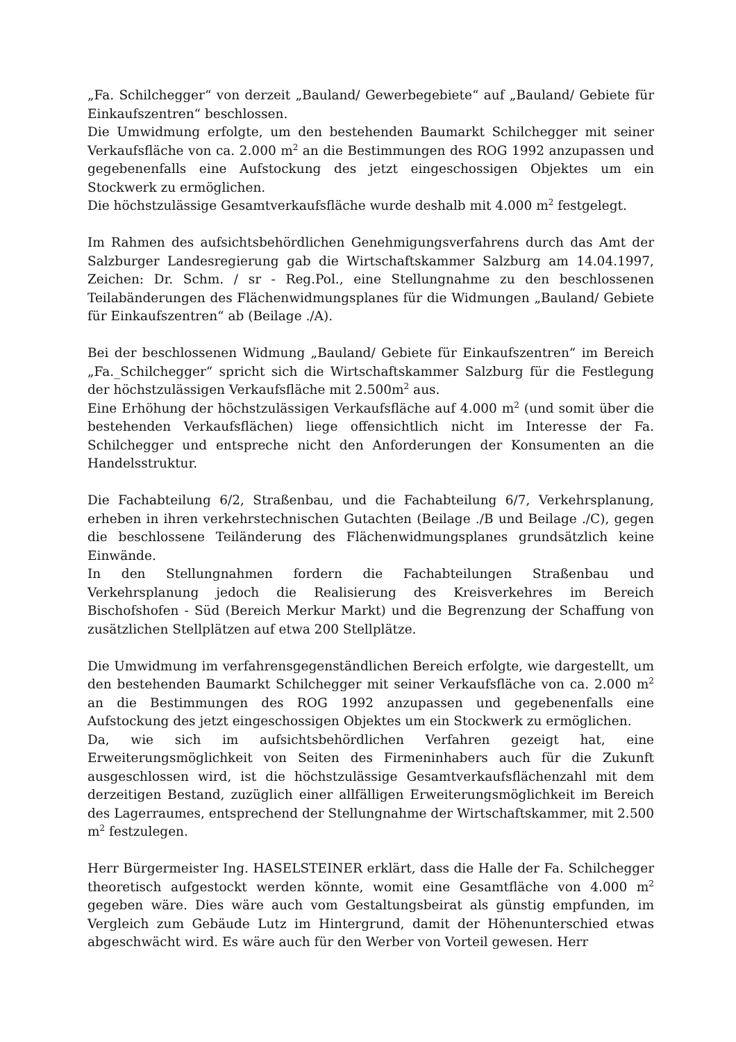„Fa. Schilchegger“ von derzeit „Bauland/ Gewerbegebiete“ auf „Bauland/ Gebiete für Einkaufszentren“ beschlossen.
Die Umwidmung erfolgte, um den bestehenden Baumarkt Schilchegger mit seiner Verkaufsfläche von ca. 2.000 m<sup>2</sup> an die Bestimmungen des ROG 1992 anzupassen und gegebenenfalls eine Aufstockung des jetzt eingeschossigen Objektes um ein Stockwerk zu ermöglichen.
Die höchstzulässige Gesamtverkaufsfläche wurde deshalb mit 4.000 m<sup>2</sup> festgelegt.
Im Rahmen des aufsichtsbehördlichen Genehmigungsverfahrens durch das Amt der Salzburger Landesregierung gab die Wirtschaftskammer Salzburg am 14.04.1997, Zeichen: Dr. Schm. / sr - Reg.Pol., eine Stellungnahme zu den beschlossenen Teilabänderungen des Flächenwidmungsplanes für die Widmungen „Bauland/ Gebiete für Einkaufszentren“ ab (Beilage ./A).
Bei der beschlossenen Widmung „Bauland/ Gebiete für Einkaufszentren“ im Bereich „Fa._Schilchegger“ spricht sich die Wirtschaftskammer Salzburg für die Festlegung der höchstzulässigen Verkaufsfläche mit 2.500m<sup>2</sup> aus.
Eine Erhöhung der höchstzulässigen Verkaufsfläche auf 4.000 m<sup>2</sup> (und somit über die bestehenden Verkaufsflächen) liege offensichtlich nicht im Interesse der Fa. Schilchegger und entspreche nicht den Anforderungen der Konsumenten an die Handelsstruktur.
Die Fachabteilung 6/2, Straßenbau, und die Fachabteilung 6/7, Verkehrsplanung, erheben in ihren verkehrstechnischen Gutachten (Beilage ./B und Beilage ./C), gegen die beschlossene Teiländerung des Flächenwidmungsplanes grundsätzlich keine Einwände.
In den Stellungnahmen fordern die Fachabteilungen Straßenbau und Verkehrsplanung jedoch die Realisierung des Kreisverkehres im Bereich Bischofshofen - Süd (Bereich Merkur Markt) und die Begrenzung der Schaffung von zusätzlichen Stellplätzen auf etwa 200 Stellplätze.
Die Umwidmung im verfahrensgegenständlichen Bereich erfolgte, wie dargestellt, um den bestehenden Baumarkt Schilchegger mit seiner Verkaufsfläche von ca. 2.000 m<sup>2</sup> an die Bestimmungen des ROG 1992 anzupassen und gegebenenfalls eine Aufstockung des jetzt eingeschossigen Objektes um ein Stockwerk zu ermöglichen.
Da, wie sich im aufsichtsbehördlichen Verfahren gezeigt hat, eine Erweiterungsmöglichkeit von Seiten des Firmeninhabers auch für die Zukunft ausgeschlossen wird, ist die höchstzulässige Gesamtverkaufsflächenzahl mit dem derzeitigen Bestand, zuzüglich einer allfälligen Erweiterungsmöglichkeit im Bereich des Lagerraumes, entsprechend der Stellungnahme der Wirtschaftskammer, mit 2.500 m<sup>2</sup> festzulegen.
Herr Bürgermeister Ing. HASELSTEINER erklärt, dass die Halle der Fa. Schilchegger theoretisch aufgestockt werden könnte, womit eine Gesamtfläche von 4.000 m<sup>2</sup> gegeben wäre. Dies wäre auch vom Gestaltungsbeirat als günstig empfunden, im Vergleich zum Gebäude Lutz im Hintergrund, damit der Höhenunterschied etwas abgeschwächt wird. Es wäre auch für den Werber von Vorteil gewesen. Herr